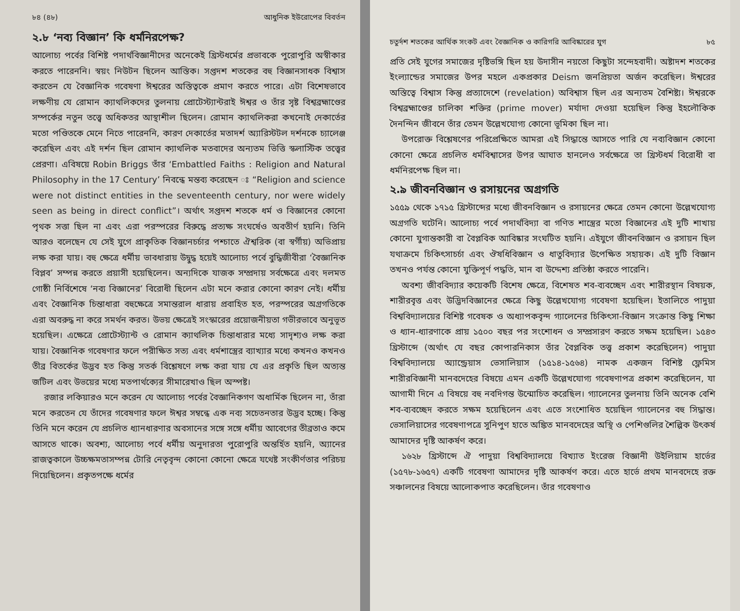৮৪ (৪৮) আধুনিক ইউরোপের বিবর্তন
২.৮ ‘নব্য বিজ্ঞান’ কি ধর্মনিরপেক্ষ?
আলোচ্য পর্বের বিশিষ্ট পদার্থবিজ্ঞানীদের অনেকেই খ্রিস্টধর্মের প্রভাবকে পুরোপুরি অস্বীকার করতে পারেননি। স্বয়ং নিউটন ছিলেন আস্তিক। সপ্তদশ শতকের বহু বিজ্ঞানসাধক বিশ্বাস করতেন যে বৈজ্ঞানিক গবেষণা ঈশ্বরের অস্তিত্বকে প্রমাণ করতে পারে। এটা বিশেষভাবে লক্ষণীয় যে রোমান ক্যাথলিকদের তুলনায় প্রোটেস্ট্যান্টরাই ঈশ্বর ও তাঁর সৃষ্ট বিশ্বব্রহ্মাণ্ডের সম্পর্কের নতুন তত্ত্বে অধিকতর আস্থাশীল ছিলেন। রোমান ক্যাথলিকরা কখনোই দেকার্তের মতো পণ্ডিতকে মেনে নিতে পারেননি, কারণ দেকার্তের মতাদর্শ অ্যারিস্টটল দর্শনকে চ্যালেঞ্জ করেছিল এবং এই দর্শন ছিল রোমান ক্যাথলিক মতবাদের অন্যতম ভিত্তি স্কলাস্টিক তত্ত্বের প্রেরণা। এবিষয়ে Robin Briggs তাঁর ‘Embattled Faiths : Religion and Natural Philosophy in the 17 Century’ নিবন্ধে মন্তব্য করেছেন ঃ “Religion and science were not distinct entities in the seventeenth century, nor were widely seen as being in direct conflict”। অর্থাৎ সপ্তদশ শতকে ধর্ম ও বিজ্ঞানের কোনো পৃথক সত্তা ছিল না এবং এরা পরস্পরের বিরুদ্ধে প্রত্যক্ষ সংঘর্ষেও অবতীর্ণ হয়নি। তিনি আরও বলেছেন যে সেই যুগে প্রাকৃতিক বিজ্ঞানচর্চার পশ্চাতে ঐশ্বরিক (বা স্বর্গীয়) অভিপ্রায় লক্ষ করা যায়। বহু ক্ষেত্রে ধর্মীয় ভাবধারায় উদ্বুদ্ধ হয়েই আলোচ্য পর্বে বুদ্ধিজীবীরা ‘বৈজ্ঞানিক বিপ্লব’ সম্পন্ন করতে প্রয়াসী হয়েছিলেন। অন্যদিকে যাজক সম্প্রদায় সর্বক্ষেত্রে এবং দলমত গোষ্ঠী নির্বিশেষে ‘নব্য বিজ্ঞানের’ বিরোধী ছিলেন এটা মনে করার কোনো কারণ নেই। ধর্মীয় এবং বৈজ্ঞানিক চিন্তাধারা বহুক্ষেত্রে সমান্তরাল ধারায় প্রবাহিত হত, পরস্পরের অগ্রগতিকে এরা অবরুদ্ধ না করে সমর্থন করত। উভয় ক্ষেত্রেই সংস্কারের প্রয়োজনীয়তা গভীরভাবে অনুভূত হয়েছিল। এক্ষেত্রে প্রোটেস্ট্যান্ট ও রোমান ক্যাথলিক চিন্তাধারার মধ্যে সাদৃশ্যও লক্ষ করা যায়। বৈজ্ঞানিক গবেষণার ফলে পরীক্ষিত সত্য এবং ধর্মশাস্ত্রের ব্যাখ্যার মধ্যে কখনও কখনও তীব্র বিতর্কের উদ্ভব হত কিন্তু সতর্ক বিশ্লেষণে লক্ষ করা যায় যে এর প্রকৃতি ছিল অত্যন্ত জটিল এবং উভয়ের মধ্যে মতপার্থক্যের সীমারেখাও ছিল অস্পষ্ট।
রজার লকিয়ারও মনে করেন যে আলোচ্য পর্বের বৈজ্ঞানিকগণ অধার্মিক ছিলেন না, তাঁরা মনে করতেন যে তাঁদের গবেষণার ফলে ঈশ্বর সম্বন্ধে এক নব্য সচেতনতার উদ্ভব হচ্ছে। কিন্তু তিনি মনে করেন যে প্রচলিত ধ্যানধারণার অবসানের সঙ্গে সঙ্গে ধর্মীয় আবেগের তীব্রতাও কমে আসতে থাকে। অবশ্য, আলোচ্য পর্বে ধর্মীয় অনুদারতা পুরোপুরি অন্তর্হিত হয়নি, অ্যানের রাজত্বকালে উচ্চক্ষমতাসম্পন্ন টোরি নেতৃবৃন্দ কোনো কোনো ক্ষেত্রে যথেষ্ট সংকীর্ণতার পরিচয় দিয়েছিলেন। প্রকৃতপক্ষে ধর্মের
চতুর্দশ শতকের আর্থিক সংকট এবং বৈজ্ঞানিক ও কারিগরি আবিষ্কারের যুগ ৮৫
প্রতি সেই যুগের সমাজের দৃষ্টিভঙ্গি ছিল হয় উদাসীন নয়তো কিছুটা সন্দেহবাদী। অষ্টাদশ শতকের ইংল্যান্ডের সমাজের উপর মহলে একপ্রকার Deism জনপ্রিয়তা অর্জন করেছিল। ঈশ্বরের অস্তিত্বে বিশ্বাস কিন্তু প্রত্যাদেশে (revelation) অবিশ্বাস ছিল এর অন্যতম বৈশিষ্ট্য। ঈশ্বরকে বিশ্বব্রহ্মাণ্ডের চালিকা শক্তির (prime mover) মর্যাদা দেওয়া হয়েছিল কিন্তু ইহলৌকিক দৈনন্দিন জীবনে তাঁর তেমন উল্লেখযোগ্য কোনো ভূমিকা ছিল না।
উপরোক্ত বিশ্লেষণের পরিপ্রেক্ষিতে আমরা এই সিদ্ধান্তে আসতে পারি যে নব্যবিজ্ঞান কোনো কোনো ক্ষেত্রে প্রচলিত ধর্মবিশ্বাসের উপর আঘাত হানলেও সর্বক্ষেত্রে তা খ্রিস্টধর্ম বিরোধী বা ধর্মনিরপেক্ষ ছিল না।
২.৯ জীবনবিজ্ঞান ও রসায়নের অগ্রগতি
১৫৫৯ থেকে ১৭১৫ খ্রিস্টাব্দের মধ্যে জীবনবিজ্ঞান ও রসায়নের ক্ষেত্রে তেমন কোনো উল্লেখযোগ্য অগ্রগতি ঘটেনি। আলোচ্য পর্বে পদার্থবিদ্যা বা গণিত শাস্ত্রের মতো বিজ্ঞানের এই দুটি শাখায় কোনো যুগান্তকারী বা বৈপ্লবিক আবিষ্কার সংঘটিত হয়নি। এইযুগে জীবনবিজ্ঞান ও রসায়ন ছিল যথাক্রমে চিকিৎসাচর্চা এবং ঔষধিবিজ্ঞান ও ধাতুবিদ্যার উপেক্ষিত সহায়ক। এই দুটি বিজ্ঞান তখনও পর্যন্ত কোনো যুক্তিপূর্ণ পদ্ধতি, মান বা উদ্দেশ্য প্রতিষ্ঠা করতে পারেনি।
অবশ্য জীববিদ্যার কয়েকটি বিশেষ ক্ষেত্রে, বিশেষত শব-ব্যবচ্ছেদ এবং শারীরস্থান বিষয়ক, শারীরবৃত্ত এবং উদ্ভিদবিজ্ঞানের ক্ষেত্রে কিছু উল্লেখযোগ্য গবেষণা হয়েছিল। ইতালিতে পাদুয়া বিশ্ববিদ্যালয়ের বিশিষ্ট গবেষক ও অধ্যাপকবৃন্দ গ্যালেনের চিকিৎসা-বিজ্ঞান সংক্রান্ত কিছু শিক্ষা ও ধ্যান-ধ্যারণাকে প্রায় ১৫০০ বছর পর সংশোধন ও সম্প্রসারণ করতে সক্ষম হয়েছিল। ১৫৪৩ খ্রিস্টাব্দে (অর্থাৎ যে বছর কোপারনিকাস তাঁর বৈপ্লবিক তত্ত্ব প্রকাশ করেছিলেন) পাদুয়া বিশ্ববিদ্যালয়ে অ্যান্ড্রেয়াস ভেসালিয়াস (১৫১৪-১৫৬৪) নামক একজন বিশিষ্ট ফ্লেমিস শারীরবিজ্ঞানী মানবদেহের বিষয়ে এমন একটি উল্লেখযোগ্য গবেষণাপত্র প্রকাশ করেছিলেন, যা আগামী দিনে এ বিষয়ে বহু নবদিগন্ত উন্মোচিত করেছিল। গ্যালেনের তুলনায় তিনি অনেক বেশি শব-ব্যবচ্ছেদ করতে সক্ষম হয়েছিলেন এবং এতে সংশোধিত হয়েছিল গ্যালেনের বহু সিদ্ধান্ত। ভেসালিয়াসের গবেষণাপত্রে সুনিপুণ হাতে অঙ্কিত মানবদেহের অস্থি ও পেশিগুলির শৈল্পিক উৎকর্ষ আমাদের দৃষ্টি আকর্ষণ করে।
১৬২৮ খ্রিস্টাব্দে ঐ পাদুয়া বিশ্ববিদ্যালয়ে বিখ্যাত ইংরেজ বিজ্ঞানী উইলিয়াম হার্ভের (১৫৭৮-১৬৫৭) একটি গবেষণা আমাদের দৃষ্টি আকর্ষণ করে। এতে হার্ভে প্রথম মানবদেহে রক্ত সঞ্চালনের বিষয়ে আলোকপাত করেছিলেন। তাঁর গবেষণাও